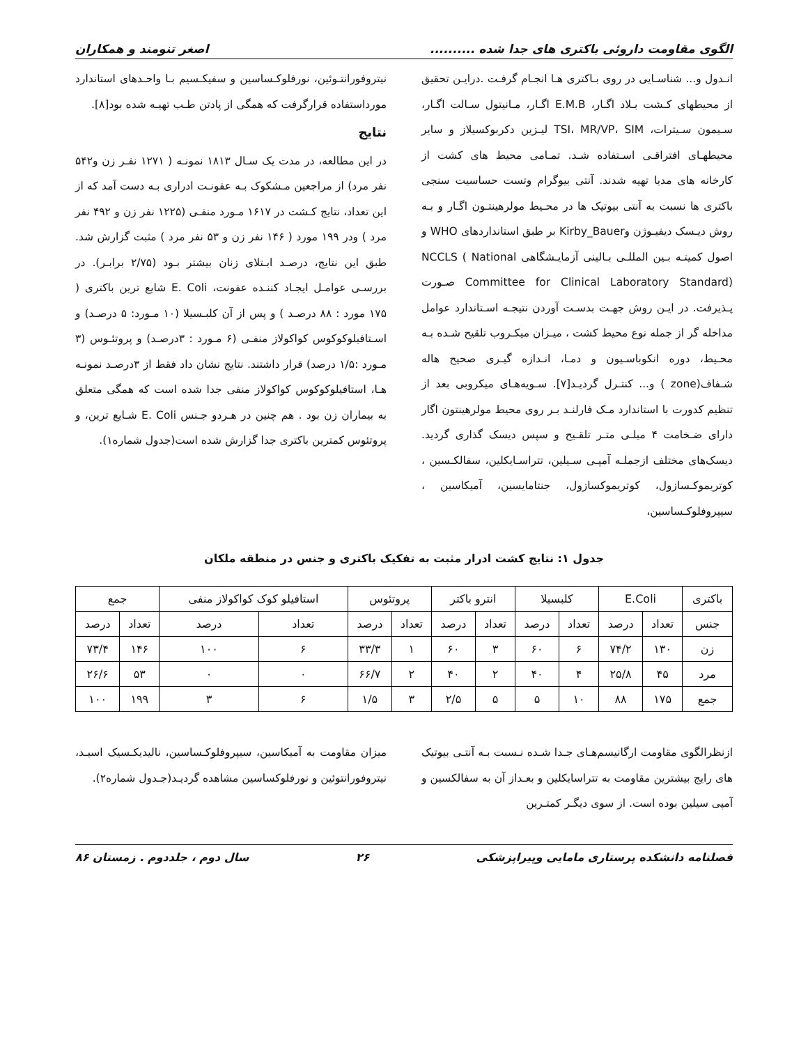الگوی مقاومت داروئی باکتری های جدا شده .......... اصغر تنومند و همکاران
انـدول و... شناسـایی در روی بـاکتری هـا انجـام گرفـت .درایـن تحقیق از محیطهای کـشت بـلاد اگـار، E.M.B اگـار، مـانیتول سـالت اگـار، سـیمون سـیترات، TSI، MR/VP، SIM لیـزین دکربوکسیلاز و سایر محیطهـای افتراقـی اسـتفاده شـد. تمـامی محیط های کشت از کارخانه های مدیا تهیه شدند. آنتی بیوگرام وتست حساسیت سنجی باکتری ها نسبت به آنتی بیوتیک ها در محـیط مولرهینتـون اگـار و بـه روش دیـسک دیفیـوژن وKirby_Bauer بر طبق استانداردهای WHO و اصول کمیتـه بـین المللـی بـالینی آزمایـشگاهی NCCLS ( National Committee for Clinical Laboratory Standard) صـورت پـذیرفت. در ایـن روش جهـت بدسـت آوردن نتیجـه اسـتاندارد عوامل مداخله گر از جمله نوع محیط کشت ، میـزان میکـروب تلقیح شـده بـه محـیط، دوره انکوباسـیون و دمـا، انـدازه گیـری صحیح هاله شـفاف(zone ) و... کنتـرل گردیـد[۷]. سـویه‌هـای میکروبی بعد از تنظیم کدورت با استاندارد مـک فارلنـد بـر روی محیط مولرهینتون اگار دارای ضـخامت ۴ میلـی متـر تلقـیح و سپس دیسک گذاری گردید. دیسک‌های مختلف ازجملـه آمپـی سـیلین، تتراسـایکلین، سفالکـسین ، کوتریموکـسازول، کوتریموکسازول، جنتامایسین، آمیکاسین ، سیپروفلوکـساسین،
نیتروفورانتـوئین، نورفلوکـساسین و سفیکـسیم بـا واحـدهای استاندارد مورداستفاده قرارگرفت که همگی از پادتن طـب تهیـه شده بود[۸].
نتایج
در این مطالعه، در مدت یک سـال ۱۸۱۳ نمونـه ( ۱۲۷۱ نفـر زن و۵۴۲ نفر مرد) از مراجعین مـشکوک بـه عفونـت ادراری بـه دست آمد که از این تعداد، نتایج کـشت در ۱۶۱۷ مـورد منفـی (۱۲۲۵ نفر زن و ۴۹۲ نفر مرد ) ودر ۱۹۹ مورد ( ۱۴۶ نفر زن و ۵۳ نفر مرد ) مثبت گزارش شد. طبق این نتایج، درصـد ابـتلای زنان بیشتر بـود (۲/۷۵ برابـر). در بررسـی عوامـل ایجـاد کننـده عفونت، E. Coli شایع ترین باکتری ( ۱۷۵ مورد : ۸۸ درصـد ) و پس از آن کلبـسیلا (۱۰ مـورد: ۵ درصـد) و اسـتافیلوکوکوس کواکولاز منفـی (۶ مـورد : ۳درصـد) و پروتئـوس (۳ مـورد :۱/۵ درصد) قرار داشتند. نتایج نشان داد فقط از ۳درصـد نمونـه هـا، استافیلوکوکوس کواکولاز منفی جدا شده است که همگی متعلق به بیماران زن بود . هم چنین در هـردو جـنس E. Coli شـایع ترین، و پروتئوس کمترین باکتری جدا گزارش شده است(جدول شماره۱).
جدول ۱: نتایج کشت ادرار مثبت به تفکیک باکتری و جنس در منطقه ملکان
| باکتری | E.Coli | | کلبسیلا | | انترو باکتر | | پروتئوس | | استافیلو کوک کواکولاز منفی | | جمع | |
| --- | --- | --- | --- | --- | --- | --- | --- | --- | --- | --- | --- | --- |
| جنس | تعداد | درصد | تعداد | درصد | تعداد | درصد | تعداد | درصد | تعداد | درصد | تعداد | درصد |
| زن | ۱۳۰ | ۷۴/۲ | ۶ | ۶۰ | ۳ | ۶۰ | ۱ | ۳۳/۳ | ۶ | ۱۰۰ | ۱۴۶ | ۷۳/۴ |
| مرد | ۴۵ | ۲۵/۸ | ۴ | ۴۰ | ۲ | ۴۰ | ۲ | ۶۶/۷ | ۰ | ۰ | ۵۳ | ۲۶/۶ |
| جمع | ۱۷۵ | ۸۸ | ۱۰ | ۵ | ۵ | ۲/۵ | ۳ | ۱/۵ | ۶ | ۳ | ۱۹۹ | ۱۰۰ |
ازنظرالگوی مقاومت ارگانیسم‌هـای جـدا شـده نـسبت بـه آنتـی بیوتیک های رایج بیشترین مقاومت به تتراسایکلین و بعـداز آن به سفالکسین و آمپی سیلین بوده است. از سوی دیگـر کمتـرین
میزان مقاومت به آمیکاسین، سیپروفلوکـساسین، نالیدیکـسیک اسیـد، نیتروفورانتوئین و نورفلوکساسین مشاهده گردیـد(جـدول شماره۲).
فصلنامه دانشکده پرستاری مامایی وپیراپزشکی ۲۶ سال دوم ، جلددوم . زمستان ۸۶